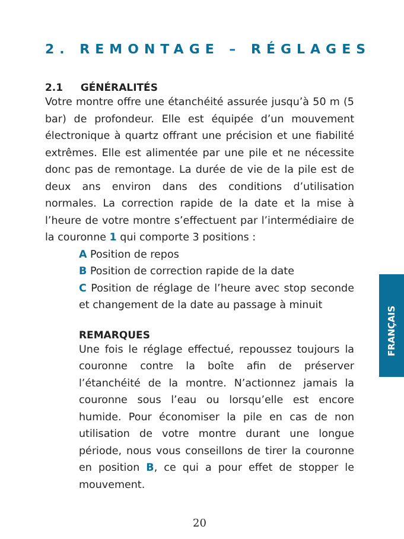2. REMONTAGE – RÉGLAGES
2.1 GÉNÉRALITÉS
Votre montre offre une étanchéité assurée jusqu’à 50 m (5 bar) de profondeur. Elle est équipée d’un mouvement électronique à quartz offrant une précision et une fiabilité extrêmes. Elle est alimentée par une pile et ne nécessite donc pas de remontage. La durée de vie de la pile est de deux ans environ dans des conditions d’utilisation normales. La correction rapide de la date et la mise à l’heure de votre montre s’effectuent par l’intermédiaire de la couronne 1 qui comporte 3 positions :
A Position de repos
B Position de correction rapide de la date
C Position de réglage de l’heure avec stop seconde et changement de la date au passage à minuit
REMARQUES
Une fois le réglage effectué, repoussez toujours la couronne contre la boîte afin de préserver l’étanchéité de la montre. N’actionnez jamais la couronne sous l’eau ou lorsqu’elle est encore humide. Pour économiser la pile en cas de non utilisation de votre montre durant une longue période, nous vous conseillons de tirer la couronne en position B, ce qui a pour effet de stopper le mouvement.
20
FRANÇAIS